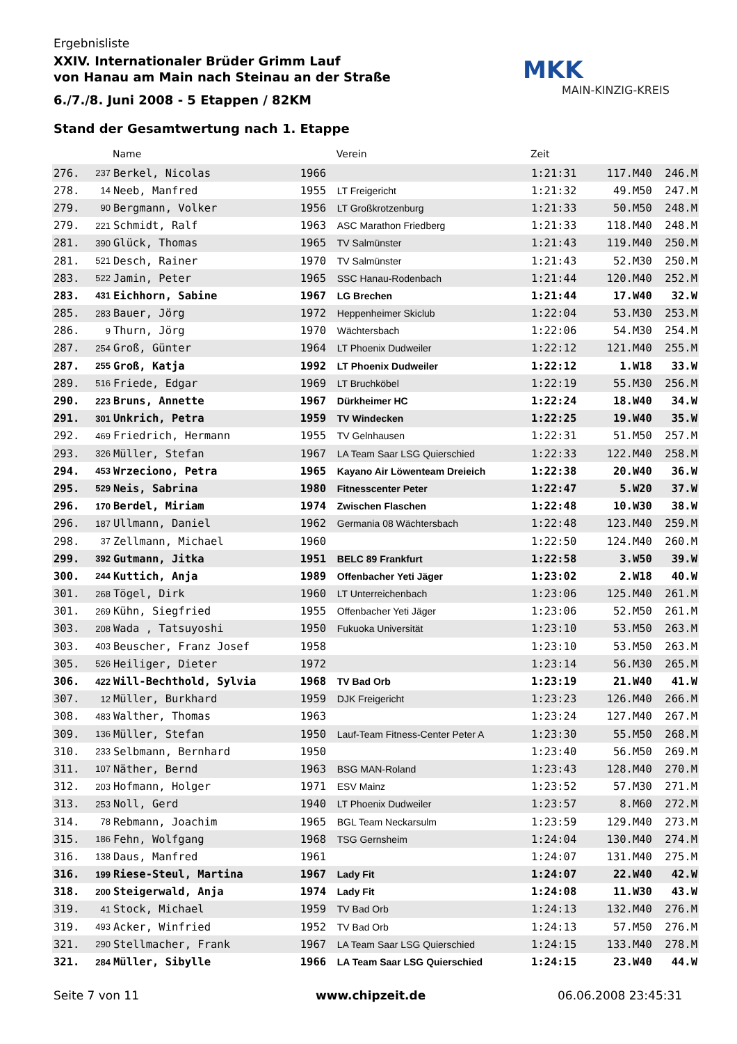Ergebnisliste
XXIV. Internationaler Brüder Grimm Lauf
von Hanau am Main nach Steinau an der Straße
6./7./8. Juni 2008 - 5 Etappen / 82KM
Stand der Gesamtwertung nach 1. Etappe
MKK
MAIN-KINZIG-KREIS
| | | Name | | Verein | Zeit | | |
| --- | --- | --- | --- | --- | --- | --- | --- |
| 276. | 237 | Berkel, Nicolas | 1966 | | 1:21:31 | 117.M40 | 246.M |
| 278. | 14 | Neeb, Manfred | 1955 | LT Freigericht | 1:21:32 | 49.M50 | 247.M |
| 279. | 90 | Bergmann, Volker | 1956 | LT Großkrotzenburg | 1:21:33 | 50.M50 | 248.M |
| 279. | 221 | Schmidt, Ralf | 1963 | ASC Marathon Friedberg | 1:21:33 | 118.M40 | 248.M |
| 281. | 390 | Glück, Thomas | 1965 | TV Salmünster | 1:21:43 | 119.M40 | 250.M |
| 281. | 521 | Desch, Rainer | 1970 | TV Salmünster | 1:21:43 | 52.M30 | 250.M |
| 283. | 522 | Jamin, Peter | 1965 | SSC Hanau-Rodenbach | 1:21:44 | 120.M40 | 252.M |
| 283. | 431 | Eichhorn, Sabine | 1967 | LG Brechen | 1:21:44 | 17.W40 | 32.W |
| 285. | 283 | Bauer, Jörg | 1972 | Heppenheimer Skiclub | 1:22:04 | 53.M30 | 253.M |
| 286. | 9 | Thurn, Jörg | 1970 | Wächtersbach | 1:22:06 | 54.M30 | 254.M |
| 287. | 254 | Groß, Günter | 1964 | LT Phoenix Dudweiler | 1:22:12 | 121.M40 | 255.M |
| 287. | 255 | Groß, Katja | 1992 | LT Phoenix Dudweiler | 1:22:12 | 1.W18 | 33.W |
| 289. | 516 | Friede, Edgar | 1969 | LT Bruchköbel | 1:22:19 | 55.M30 | 256.M |
| 290. | 223 | Bruns, Annette | 1967 | Dürkheimer HC | 1:22:24 | 18.W40 | 34.W |
| 291. | 301 | Unkrich, Petra | 1959 | TV Windecken | 1:22:25 | 19.W40 | 35.W |
| 292. | 469 | Friedrich, Hermann | 1955 | TV Gelnhausen | 1:22:31 | 51.M50 | 257.M |
| 293. | 326 | Müller, Stefan | 1967 | LA Team Saar LSG Quierschied | 1:22:33 | 122.M40 | 258.M |
| 294. | 453 | Wrzeciono, Petra | 1965 | Kayano Air Löwenteam Dreieich | 1:22:38 | 20.W40 | 36.W |
| 295. | 529 | Neis, Sabrina | 1980 | Fitnesscenter Peter | 1:22:47 | 5.W20 | 37.W |
| 296. | 170 | Berdel, Miriam | 1974 | Zwischen Flaschen | 1:22:48 | 10.W30 | 38.W |
| 296. | 187 | Ullmann, Daniel | 1962 | Germania 08 Wächtersbach | 1:22:48 | 123.M40 | 259.M |
| 298. | 37 | Zellmann, Michael | 1960 | | 1:22:50 | 124.M40 | 260.M |
| 299. | 392 | Gutmann, Jitka | 1951 | BELC 89 Frankfurt | 1:22:58 | 3.W50 | 39.W |
| 300. | 244 | Kuttich, Anja | 1989 | Offenbacher Yeti Jäger | 1:23:02 | 2.W18 | 40.W |
| 301. | 268 | Tögel, Dirk | 1960 | LT Unterreichenbach | 1:23:06 | 125.M40 | 261.M |
| 301. | 269 | Kühn, Siegfried | 1955 | Offenbacher Yeti Jäger | 1:23:06 | 52.M50 | 261.M |
| 303. | 208 | Wada , Tatsuyoshi | 1950 | Fukuoka Universität | 1:23:10 | 53.M50 | 263.M |
| 303. | 403 | Beuscher, Franz Josef | 1958 | | 1:23:10 | 53.M50 | 263.M |
| 305. | 526 | Heiliger, Dieter | 1972 | | 1:23:14 | 56.M30 | 265.M |
| 306. | 422 | Will-Bechthold, Sylvia | 1968 | TV Bad Orb | 1:23:19 | 21.W40 | 41.W |
| 307. | 12 | Müller, Burkhard | 1959 | DJK Freigericht | 1:23:23 | 126.M40 | 266.M |
| 308. | 483 | Walther, Thomas | 1963 | | 1:23:24 | 127.M40 | 267.M |
| 309. | 136 | Müller, Stefan | 1950 | Lauf-Team Fitness-Center Peter A | 1:23:30 | 55.M50 | 268.M |
| 310. | 233 | Selbmann, Bernhard | 1950 | | 1:23:40 | 56.M50 | 269.M |
| 311. | 107 | Näther, Bernd | 1963 | BSG MAN-Roland | 1:23:43 | 128.M40 | 270.M |
| 312. | 203 | Hofmann, Holger | 1971 | ESV Mainz | 1:23:52 | 57.M30 | 271.M |
| 313. | 253 | Noll, Gerd | 1940 | LT Phoenix Dudweiler | 1:23:57 | 8.M60 | 272.M |
| 314. | 78 | Rebmann, Joachim | 1965 | BGL Team Neckarsulm | 1:23:59 | 129.M40 | 273.M |
| 315. | 186 | Fehn, Wolfgang | 1968 | TSG Gernsheim | 1:24:04 | 130.M40 | 274.M |
| 316. | 138 | Daus, Manfred | 1961 | | 1:24:07 | 131.M40 | 275.M |
| 316. | 199 | Riese-Steul, Martina | 1967 | Lady Fit | 1:24:07 | 22.W40 | 42.W |
| 318. | 200 | Steigerwald, Anja | 1974 | Lady Fit | 1:24:08 | 11.W30 | 43.W |
| 319. | 41 | Stock, Michael | 1959 | TV Bad Orb | 1:24:13 | 132.M40 | 276.M |
| 319. | 493 | Acker, Winfried | 1952 | TV Bad Orb | 1:24:13 | 57.M50 | 276.M |
| 321. | 290 | Stellmacher, Frank | 1967 | LA Team Saar LSG Quierschied | 1:24:15 | 133.M40 | 278.M |
| 321. | 284 | Müller, Sibylle | 1966 | LA Team Saar LSG Quierschied | 1:24:15 | 23.W40 | 44.W |
Seite 7 von 11 www.chipzeit.de 06.06.2008 23:45:31